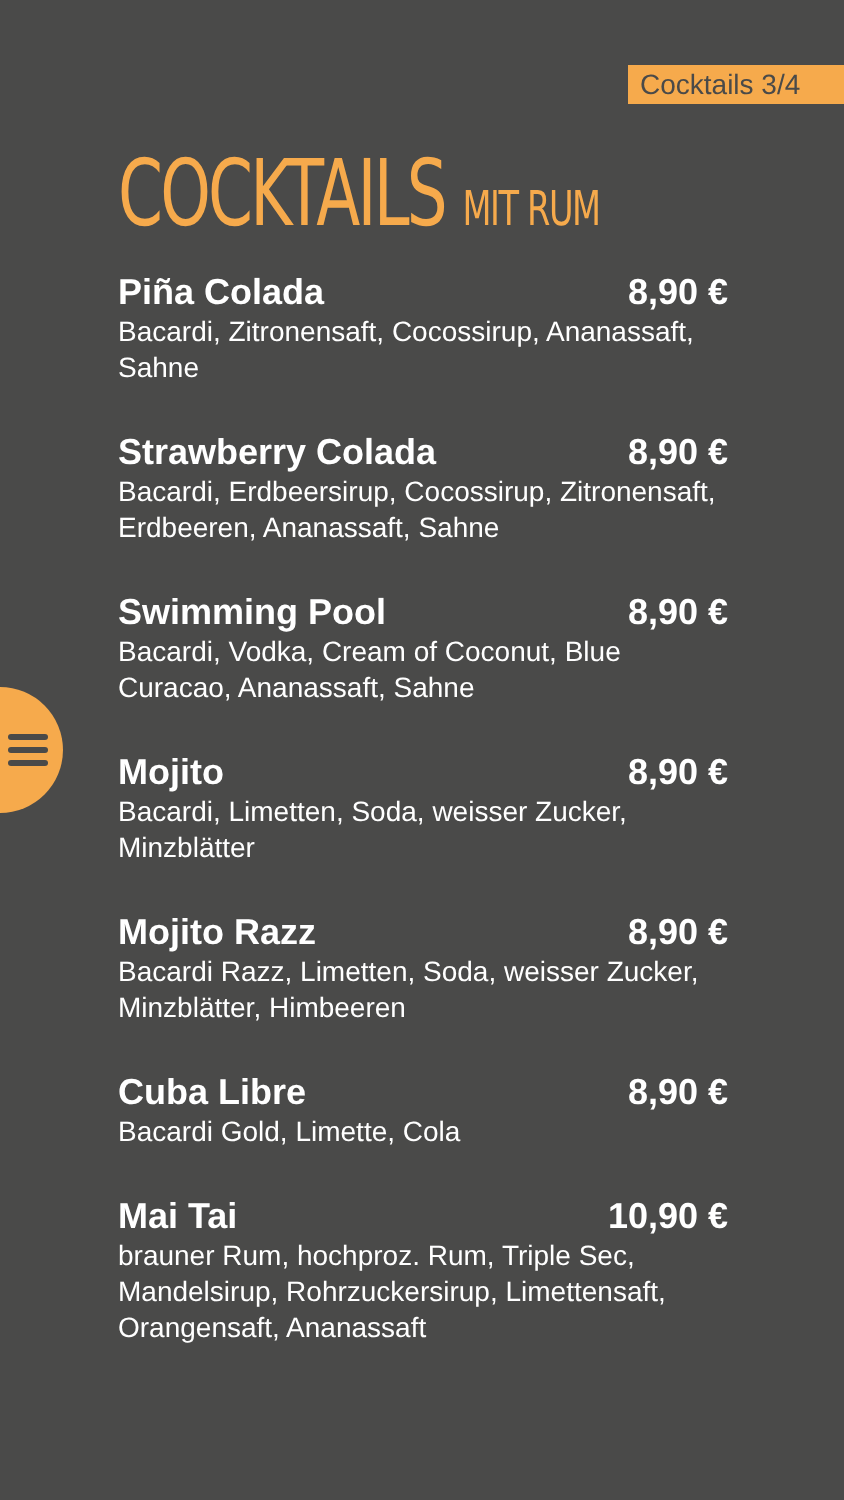Cocktails 3/4
COCKTAILS MIT RUM
Piña Colada 8,90 €
Bacardi, Zitronensaft, Cocossirup, Ananassaft, Sahne
Strawberry Colada 8,90 €
Bacardi, Erdbeersirup, Cocossirup, Zitronensaft, Erdbeeren, Ananassaft, Sahne
Swimming Pool 8,90 €
Bacardi, Vodka, Cream of Coconut, Blue
Curacao, Ananassaft, Sahne
Mojito 8,90 €
Bacardi, Limetten, Soda, weisser Zucker,
Minzblätter
Mojito Razz 8,90 €
Bacardi Razz, Limetten, Soda, weisser Zucker, Minzblätter, Himbeeren
Cuba Libre 8,90 €
Bacardi Gold, Limette, Cola
Mai Tai 10,90 €
brauner Rum, hochproz. Rum, Triple Sec,
Mandelsirup, Rohrzuckersirup, Limettensaft, Orangensaft, Ananassaft